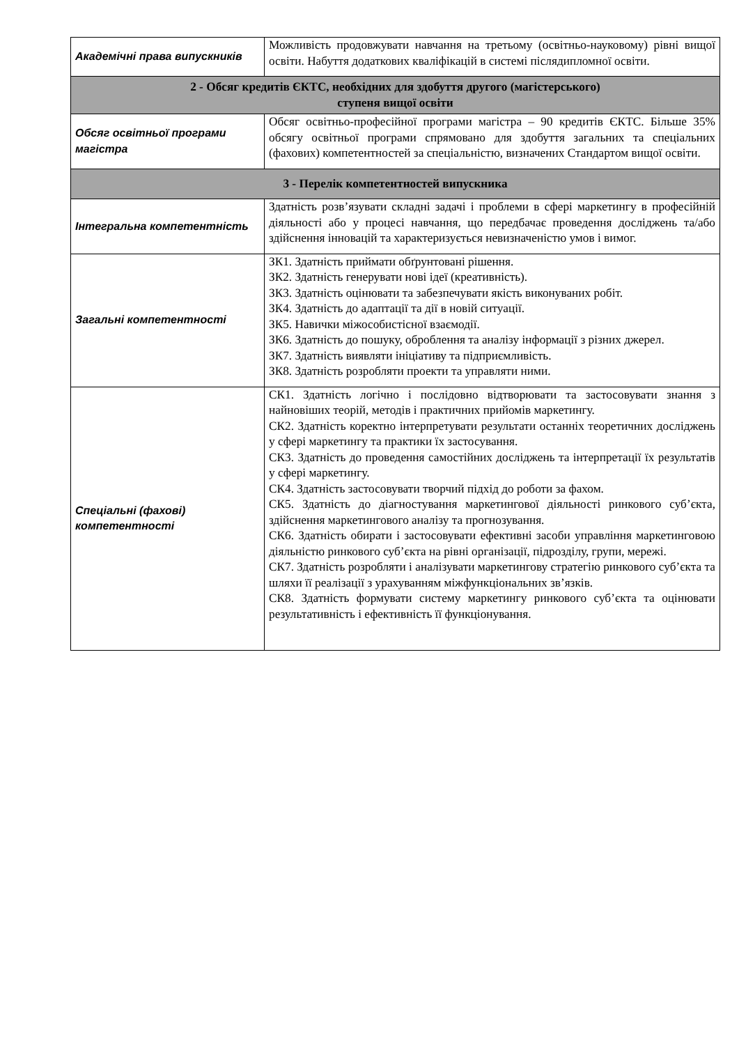| Академічні права випускників | Можливість продовжувати навчання на третьому (освітньо-науковому) рівні вищої освіти. Набуття додаткових кваліфікацій в системі післядипломної освіти. |
| 2 - Обсяг кредитів ЄКТС, необхідних для здобуття другого (магістерського) ступеня вищої освіти | |
| Обсяг освітньої програми магістра | Обсяг освітньо-професійної програми магістра – 90 кредитів ЄКТС. Більше 35% обсягу освітньої програми спрямовано для здобуття загальних та спеціальних (фахових) компетентностей за спеціальністю, визначених Стандартом вищої освіти. |
| 3 - Перелік компетентностей випускника | |
| Інтегральна компетентність | Здатність розв’язувати складні задачі і проблеми в сфері маркетингу в професійній діяльності або у процесі навчання, що передбачає проведення досліджень та/або здійснення інновацій та характеризується невизначеністю умов і вимог. |
| Загальні компетентності | ЗК1. Здатність приймати обґрунтовані рішення. ЗК2. Здатність генерувати нові ідеї (креативність). ЗК3. Здатність оцінювати та забезпечувати якість виконуваних робіт. ЗК4. Здатність до адаптації та дії в новій ситуації. ЗК5. Навички міжособистісної взаємодії. ЗК6. Здатність до пошуку, оброблення та аналізу інформації з різних джерел. ЗК7. Здатність виявляти ініціативу та підприємливість. ЗК8. Здатність розробляти проекти та управляти ними. |
| Спеціальні (фахові) компетентності | СК1. Здатність логічно і послідовно відтворювати та застосовувати знання з найновіших теорій, методів і практичних прийомів маркетингу. СК2. Здатність коректно інтерпретувати результати останніх теоретичних досліджень у сфері маркетингу та практики їх застосування. СК3. Здатність до проведення самостійних досліджень та інтерпретації їх результатів у сфері маркетингу. СК4. Здатність застосовувати творчий підхід до роботи за фахом. СК5. Здатність до діагностування маркетингової діяльності ринкового суб’єкта, здійснення маркетингового аналізу та прогнозування. СК6. Здатність обирати і застосовувати ефективні засоби управління маркетинговою діяльністю ринкового суб’єкта на рівні організації, підрозділу, групи, мережі. СК7. Здатність розробляти і аналізувати маркетингову стратегію ринкового суб’єкта та шляхи її реалізації з урахуванням міжфункціональних зв’язків. СК8. Здатність формувати систему маркетингу ринкового суб’єкта та оцінювати результативність і ефективність її функціонування. |